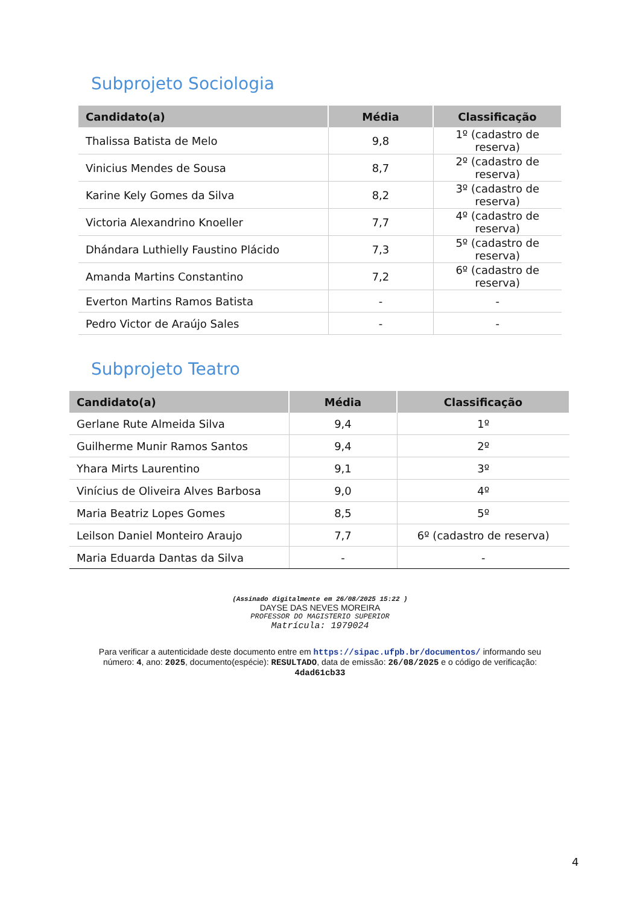Subprojeto Sociologia
| Candidato(a) | Média | Classificação |
| --- | --- | --- |
| Thalissa Batista de Melo | 9,8 | 1º (cadastro de reserva) |
| Vinicius Mendes de Sousa | 8,7 | 2º (cadastro de reserva) |
| Karine Kely Gomes da Silva | 8,2 | 3º (cadastro de reserva) |
| Victoria Alexandrino Knoeller | 7,7 | 4º (cadastro de reserva) |
| Dhándara Luthielly Faustino Plácido | 7,3 | 5º (cadastro de reserva) |
| Amanda Martins Constantino | 7,2 | 6º (cadastro de reserva) |
| Everton Martins Ramos Batista | - | - |
| Pedro Victor de Araújo Sales | - | - |
Subprojeto Teatro
| Candidato(a) | Média | Classificação |
| --- | --- | --- |
| Gerlane Rute Almeida Silva | 9,4 | 1º |
| Guilherme Munir Ramos Santos | 9,4 | 2º |
| Yhara Mirts Laurentino | 9,1 | 3º |
| Vinícius de Oliveira Alves Barbosa | 9,0 | 4º |
| Maria Beatriz Lopes Gomes | 8,5 | 5º |
| Leilson Daniel Monteiro Araujo | 7,7 | 6º (cadastro de reserva) |
| Maria Eduarda Dantas da Silva | - | - |
(Assinado digitalmente em 26/08/2025 15:22 )
DAYSE DAS NEVES MOREIRA
PROFESSOR DO MAGISTERIO SUPERIOR
Matrícula: 1979024
Para verificar a autenticidade deste documento entre em https://sipac.ufpb.br/documentos/ informando seu número: 4, ano: 2025, documento(espécie): RESULTADO, data de emissão: 26/08/2025 e o código de verificação: 4dad61cb33
4